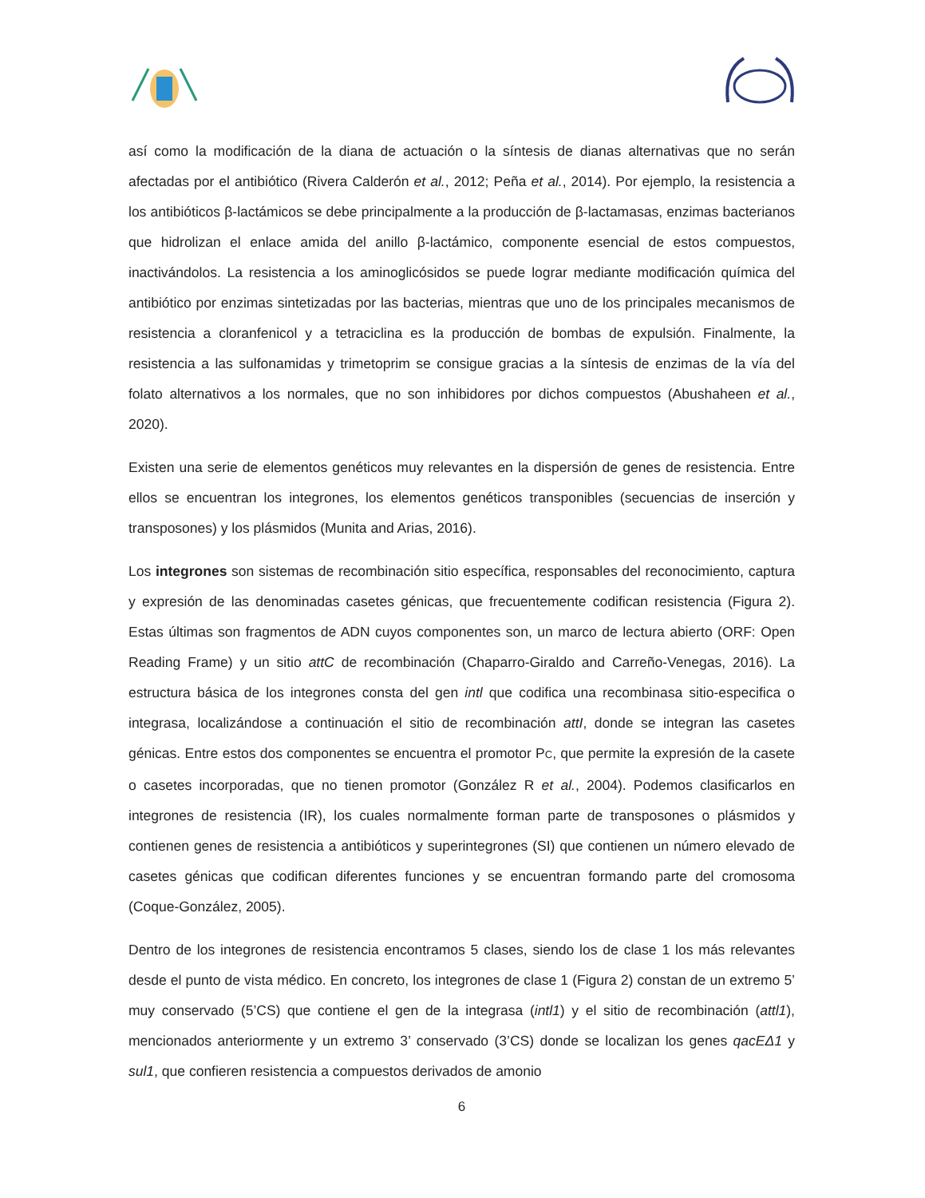así como la modificación de la diana de actuación o la síntesis de dianas alternativas que no serán afectadas por el antibiótico (Rivera Calderón et al., 2012; Peña et al., 2014). Por ejemplo, la resistencia a los antibióticos β-lactámicos se debe principalmente a la producción de β-lactamasas, enzimas bacterianos que hidrolizan el enlace amida del anillo β-lactámico, componente esencial de estos compuestos, inactivándolos. La resistencia a los aminoglicósidos se puede lograr mediante modificación química del antibiótico por enzimas sintetizadas por las bacterias, mientras que uno de los principales mecanismos de resistencia a cloranfenicol y a tetraciclina es la producción de bombas de expulsión. Finalmente, la resistencia a las sulfonamidas y trimetoprim se consigue gracias a la síntesis de enzimas de la vía del folato alternativos a los normales, que no son inhibidores por dichos compuestos (Abushaheen et al., 2020).
Existen una serie de elementos genéticos muy relevantes en la dispersión de genes de resistencia. Entre ellos se encuentran los integrones, los elementos genéticos transponibles (secuencias de inserción y transposones) y los plásmidos (Munita and Arias, 2016).
Los integrones son sistemas de recombinación sitio específica, responsables del reconocimiento, captura y expresión de las denominadas casetes génicas, que frecuentemente codifican resistencia (Figura 2). Estas últimas son fragmentos de ADN cuyos componentes son, un marco de lectura abierto (ORF: Open Reading Frame) y un sitio attC de recombinación (Chaparro-Giraldo and Carreño-Venegas, 2016). La estructura básica de los integrones consta del gen intl que codifica una recombinasa sitio-especifica o integrasa, localizándose a continuación el sitio de recombinación attI, donde se integran las casetes génicas. Entre estos dos componentes se encuentra el promotor PC, que permite la expresión de la casete o casetes incorporadas, que no tienen promotor (González R et al., 2004). Podemos clasificarlos en integrones de resistencia (IR), los cuales normalmente forman parte de transposones o plásmidos y contienen genes de resistencia a antibióticos y superintegrones (SI) que contienen un número elevado de casetes génicas que codifican diferentes funciones y se encuentran formando parte del cromosoma (Coque-González, 2005).
Dentro de los integrones de resistencia encontramos 5 clases, siendo los de clase 1 los más relevantes desde el punto de vista médico. En concreto, los integrones de clase 1 (Figura 2) constan de un extremo 5’ muy conservado (5’CS) que contiene el gen de la integrasa (intl1) y el sitio de recombinación (attl1), mencionados anteriormente y un extremo 3’ conservado (3’CS) donde se localizan los genes qacEΔ1 y sul1, que confieren resistencia a compuestos derivados de amonio
6